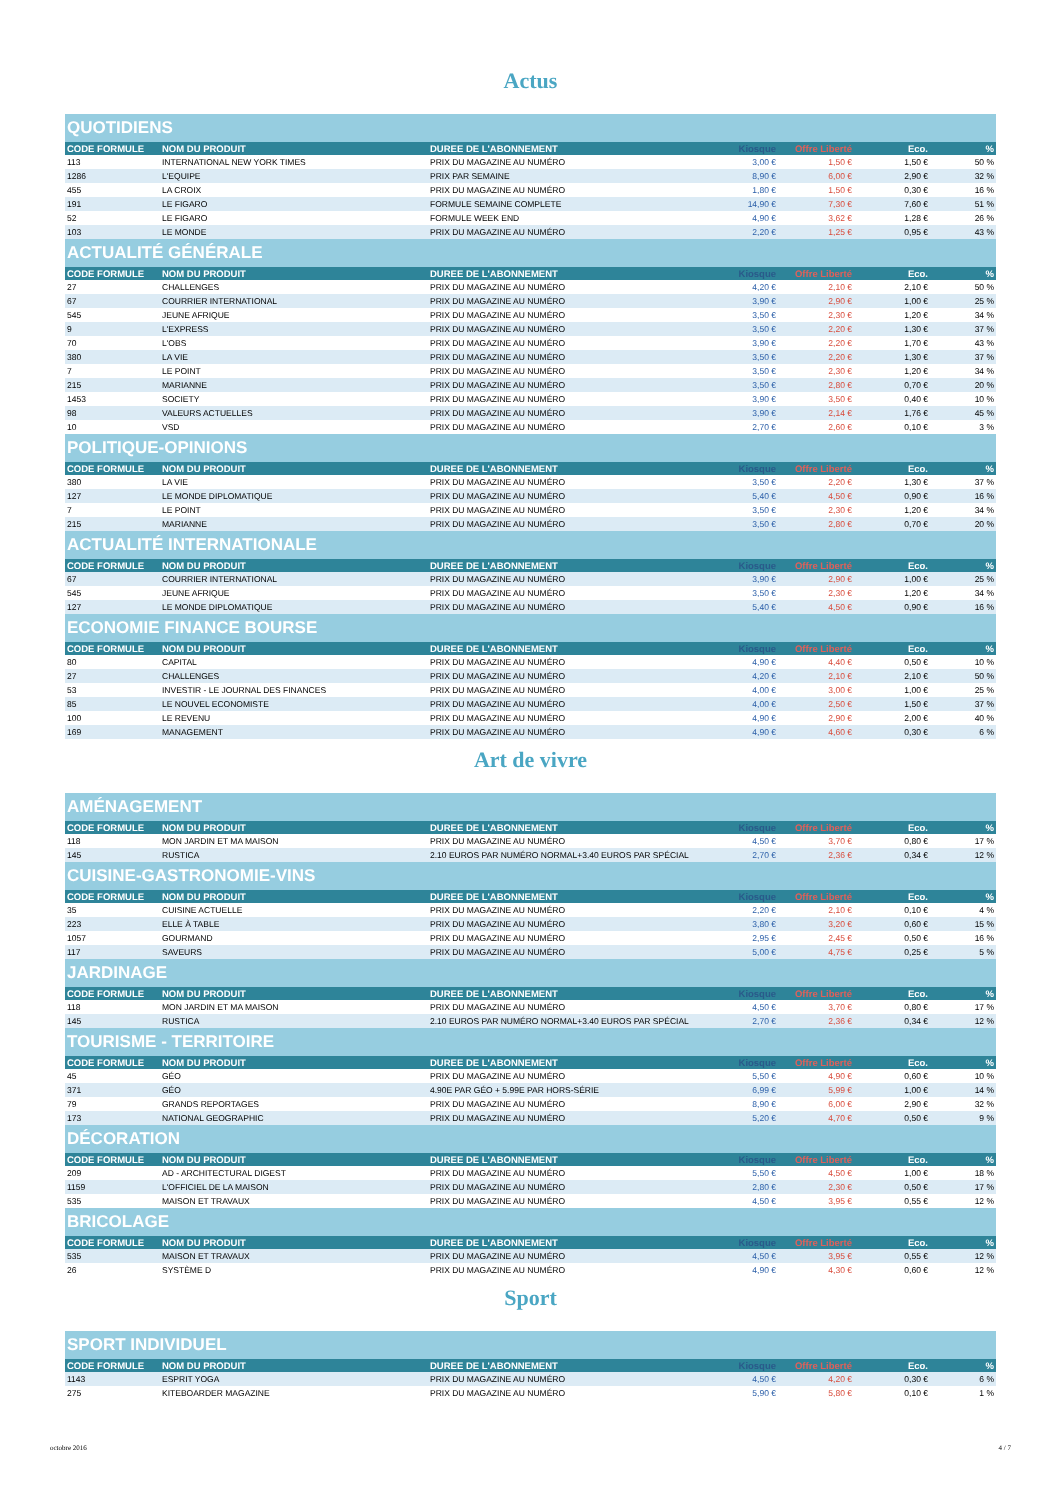Actus
| QUOTIDIENS | | | | | | |
| CODE FORMULE | NOM DU PRODUIT | DUREE DE L'ABONNEMENT | Kiosque | Offre Liberté | Eco. | % |
| 113 | INTERNATIONAL NEW YORK TIMES | PRIX DU MAGAZINE AU NUMÉRO | 3,00 € | 1,50 € | 1,50 € | 50 % |
| 1286 | L'EQUIPE | PRIX PAR SEMAINE | 8,90 € | 6,00 € | 2,90 € | 32 % |
| 455 | LA CROIX | PRIX DU MAGAZINE AU NUMÉRO | 1,80 € | 1,50 € | 0,30 € | 16 % |
| 191 | LE FIGARO | FORMULE SEMAINE COMPLETE | 14,90 € | 7,30 € | 7,60 € | 51 % |
| 52 | LE FIGARO | FORMULE WEEK END | 4,90 € | 3,62 € | 1,28 € | 26 % |
| 103 | LE MONDE | PRIX DU MAGAZINE AU NUMÉRO | 2,20 € | 1,25 € | 0,95 € | 43 % |
| ACTUALITÉ GÉNÉRALE | | | | | | |
| CODE FORMULE | NOM DU PRODUIT | DUREE DE L'ABONNEMENT | Kiosque | Offre Liberté | Eco. | % |
| 27 | CHALLENGES | PRIX DU MAGAZINE AU NUMÉRO | 4,20 € | 2,10 € | 2,10 € | 50 % |
| 67 | COURRIER INTERNATIONAL | PRIX DU MAGAZINE AU NUMÉRO | 3,90 € | 2,90 € | 1,00 € | 25 % |
| 545 | JEUNE AFRIQUE | PRIX DU MAGAZINE AU NUMÉRO | 3,50 € | 2,30 € | 1,20 € | 34 % |
| 9 | L'EXPRESS | PRIX DU MAGAZINE AU NUMÉRO | 3,50 € | 2,20 € | 1,30 € | 37 % |
| 70 | L'OBS | PRIX DU MAGAZINE AU NUMÉRO | 3,90 € | 2,20 € | 1,70 € | 43 % |
| 380 | LA VIE | PRIX DU MAGAZINE AU NUMÉRO | 3,50 € | 2,20 € | 1,30 € | 37 % |
| 7 | LE POINT | PRIX DU MAGAZINE AU NUMÉRO | 3,50 € | 2,30 € | 1,20 € | 34 % |
| 215 | MARIANNE | PRIX DU MAGAZINE AU NUMÉRO | 3,50 € | 2,80 € | 0,70 € | 20 % |
| 1453 | SOCIETY | PRIX DU MAGAZINE AU NUMÉRO | 3,90 € | 3,50 € | 0,40 € | 10 % |
| 98 | VALEURS ACTUELLES | PRIX DU MAGAZINE AU NUMÉRO | 3,90 € | 2,14 € | 1,76 € | 45 % |
| 10 | VSD | PRIX DU MAGAZINE AU NUMÉRO | 2,70 € | 2,60 € | 0,10 € | 3 % |
| POLITIQUE-OPINIONS | | | | | | |
| CODE FORMULE | NOM DU PRODUIT | DUREE DE L'ABONNEMENT | Kiosque | Offre Liberté | Eco. | % |
| 380 | LA VIE | PRIX DU MAGAZINE AU NUMÉRO | 3,50 € | 2,20 € | 1,30 € | 37 % |
| 127 | LE MONDE DIPLOMATIQUE | PRIX DU MAGAZINE AU NUMÉRO | 5,40 € | 4,50 € | 0,90 € | 16 % |
| 7 | LE POINT | PRIX DU MAGAZINE AU NUMÉRO | 3,50 € | 2,30 € | 1,20 € | 34 % |
| 215 | MARIANNE | PRIX DU MAGAZINE AU NUMÉRO | 3,50 € | 2,80 € | 0,70 € | 20 % |
| ACTUALITÉ INTERNATIONALE | | | | | | |
| CODE FORMULE | NOM DU PRODUIT | DUREE DE L'ABONNEMENT | Kiosque | Offre Liberté | Eco. | % |
| 67 | COURRIER INTERNATIONAL | PRIX DU MAGAZINE AU NUMÉRO | 3,90 € | 2,90 € | 1,00 € | 25 % |
| 545 | JEUNE AFRIQUE | PRIX DU MAGAZINE AU NUMÉRO | 3,50 € | 2,30 € | 1,20 € | 34 % |
| 127 | LE MONDE DIPLOMATIQUE | PRIX DU MAGAZINE AU NUMÉRO | 5,40 € | 4,50 € | 0,90 € | 16 % |
| ECONOMIE FINANCE BOURSE | | | | | | |
| CODE FORMULE | NOM DU PRODUIT | DUREE DE L'ABONNEMENT | Kiosque | Offre Liberté | Eco. | % |
| 80 | CAPITAL | PRIX DU MAGAZINE AU NUMÉRO | 4,90 € | 4,40 € | 0,50 € | 10 % |
| 27 | CHALLENGES | PRIX DU MAGAZINE AU NUMÉRO | 4,20 € | 2,10 € | 2,10 € | 50 % |
| 53 | INVESTIR - LE JOURNAL DES FINANCES | PRIX DU MAGAZINE AU NUMÉRO | 4,00 € | 3,00 € | 1,00 € | 25 % |
| 85 | LE NOUVEL ECONOMISTE | PRIX DU MAGAZINE AU NUMÉRO | 4,00 € | 2,50 € | 1,50 € | 37 % |
| 100 | LE REVENU | PRIX DU MAGAZINE AU NUMÉRO | 4,90 € | 2,90 € | 2,00 € | 40 % |
| 169 | MANAGEMENT | PRIX DU MAGAZINE AU NUMÉRO | 4,90 € | 4,60 € | 0,30 € | 6 % |
Art de vivre
| AMÉNAGEMENT | | | | | | |
| CODE FORMULE | NOM DU PRODUIT | DUREE DE L'ABONNEMENT | Kiosque | Offre Liberté | Eco. | % |
| 118 | MON JARDIN ET MA MAISON | PRIX DU MAGAZINE AU NUMÉRO | 4,50 € | 3,70 € | 0,80 € | 17 % |
| 145 | RUSTICA | 2.10 EUROS PAR NUMÉRO NORMAL+3.40 EUROS PAR SPÉCIAL | 2,70 € | 2,36 € | 0,34 € | 12 % |
| CUISINE-GASTRONOMIE-VINS | | | | | | |
| CODE FORMULE | NOM DU PRODUIT | DUREE DE L'ABONNEMENT | Kiosque | Offre Liberté | Eco. | % |
| 35 | CUISINE ACTUELLE | PRIX DU MAGAZINE AU NUMÉRO | 2,20 € | 2,10 € | 0,10 € | 4 % |
| 223 | ELLE À TABLE | PRIX DU MAGAZINE AU NUMÉRO | 3,80 € | 3,20 € | 0,60 € | 15 % |
| 1057 | GOURMAND | PRIX DU MAGAZINE AU NUMÉRO | 2,95 € | 2,45 € | 0,50 € | 16 % |
| 117 | SAVEURS | PRIX DU MAGAZINE AU NUMÉRO | 5,00 € | 4,75 € | 0,25 € | 5 % |
| JARDINAGE | | | | | | |
| CODE FORMULE | NOM DU PRODUIT | DUREE DE L'ABONNEMENT | Kiosque | Offre Liberté | Eco. | % |
| 118 | MON JARDIN ET MA MAISON | PRIX DU MAGAZINE AU NUMÉRO | 4,50 € | 3,70 € | 0,80 € | 17 % |
| 145 | RUSTICA | 2.10 EUROS PAR NUMÉRO NORMAL+3.40 EUROS PAR SPÉCIAL | 2,70 € | 2,36 € | 0,34 € | 12 % |
| TOURISME - TERRITOIRE | | | | | | |
| CODE FORMULE | NOM DU PRODUIT | DUREE DE L'ABONNEMENT | Kiosque | Offre Liberté | Eco. | % |
| 45 | GÉO | PRIX DU MAGAZINE AU NUMÉRO | 5,50 € | 4,90 € | 0,60 € | 10 % |
| 371 | GÉO | 4.90E PAR GÉO + 5.99E PAR HORS-SÉRIE | 6,99 € | 5,99 € | 1,00 € | 14 % |
| 79 | GRANDS REPORTAGES | PRIX DU MAGAZINE AU NUMÉRO | 8,90 € | 6,00 € | 2,90 € | 32 % |
| 173 | NATIONAL GEOGRAPHIC | PRIX DU MAGAZINE AU NUMÉRO | 5,20 € | 4,70 € | 0,50 € | 9 % |
| DÉCORATION | | | | | | |
| CODE FORMULE | NOM DU PRODUIT | DUREE DE L'ABONNEMENT | Kiosque | Offre Liberté | Eco. | % |
| 209 | AD - ARCHITECTURAL DIGEST | PRIX DU MAGAZINE AU NUMÉRO | 5,50 € | 4,50 € | 1,00 € | 18 % |
| 1159 | L'OFFICIEL DE LA MAISON | PRIX DU MAGAZINE AU NUMÉRO | 2,80 € | 2,30 € | 0,50 € | 17 % |
| 535 | MAISON ET TRAVAUX | PRIX DU MAGAZINE AU NUMÉRO | 4,50 € | 3,95 € | 0,55 € | 12 % |
| BRICOLAGE | | | | | | |
| CODE FORMULE | NOM DU PRODUIT | DUREE DE L'ABONNEMENT | Kiosque | Offre Liberté | Eco. | % |
| 535 | MAISON ET TRAVAUX | PRIX DU MAGAZINE AU NUMÉRO | 4,50 € | 3,95 € | 0,55 € | 12 % |
| 26 | SYSTÈME D | PRIX DU MAGAZINE AU NUMÉRO | 4,90 € | 4,30 € | 0,60 € | 12 % |
Sport
| SPORT INDIVIDUEL | | | | | | |
| CODE FORMULE | NOM DU PRODUIT | DUREE DE L'ABONNEMENT | Kiosque | Offre Liberté | Eco. | % |
| 1143 | ESPRIT YOGA | PRIX DU MAGAZINE AU NUMÉRO | 4,50 € | 4,20 € | 0,30 € | 6 % |
| 275 | KITEBOARDER MAGAZINE | PRIX DU MAGAZINE AU NUMÉRO | 5,90 € | 5,80 € | 0,10 € | 1 % |
octobre 2016 4 / 7